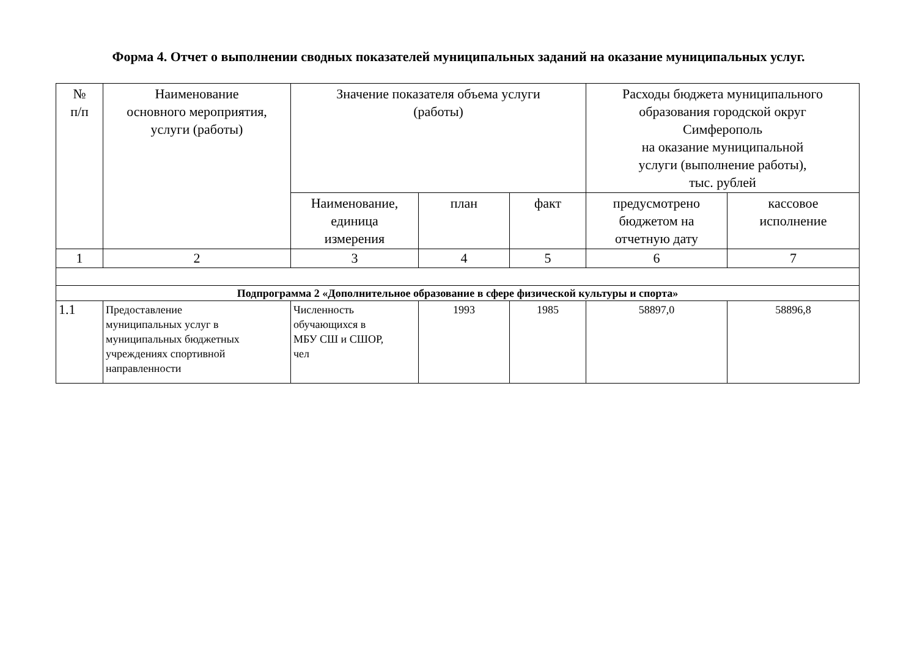Форма 4. Отчет о выполнении сводных показателей муниципальных заданий на оказание муниципальных услуг.
| № п/п | Наименование основного мероприятия, услуги (работы) | Значение показателя объема услуги (работы) | | | Расходы бюджета муниципального образования городской округ Симферополь на оказание муниципальной услуги (выполнение работы), тыс. рублей | |
| --- | --- | --- | --- | --- | --- | --- |
| | | Наименование, единица измерения | план | факт | предусмотрено бюджетом на отчетную дату | кассовое исполнение |
| 1 | 2 | 3 | 4 | 5 | 6 | 7 |
| Подпрограмма 2 «Дополнительное образование в сфере физической культуры и спорта» | | | | | | |
| 1.1 | Предоставление муниципальных услуг в муниципальных бюджетных учреждениях спортивной направленности | Численность обучающихся в МБУ СШ и СШОР, чел | 1993 | 1985 | 58897,0 | 58896,8 |